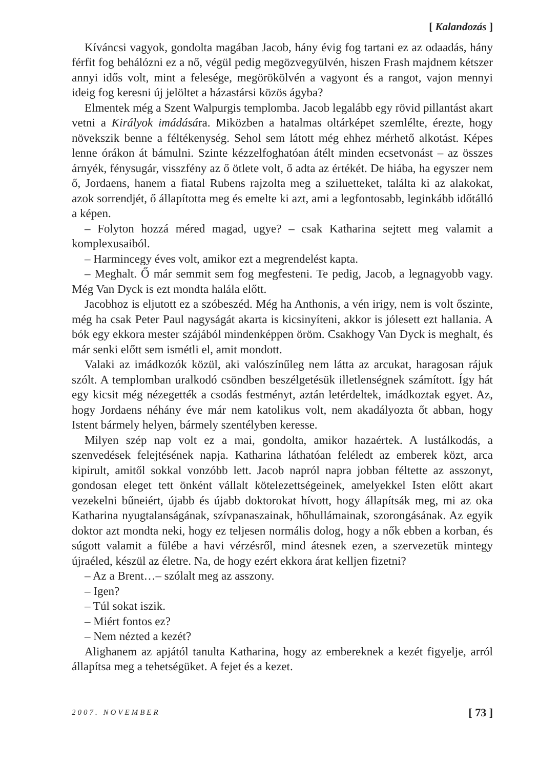[ Kalandozás ]
Kíváncsi vagyok, gondolta magában Jacob, hány évig fog tartani ez az odaadás, hány férfit fog behálózni ez a nő, végül pedig megözvegyülvén, hiszen Frash majdnem kétszer annyi idős volt, mint a felesége, megörökölvén a vagyont és a rangot, vajon mennyi ideig fog keresni új jelöltet a házastársi közös ágyba?
Elmentek még a Szent Walpurgis templomba. Jacob legalább egy rövid pillantást akart vetni a Királyok imádására. Miközben a hatalmas oltárképet szemlélte, érezte, hogy növekszik benne a féltékenység. Sehol sem látott még ehhez mérhető alkotást. Képes lenne órákon át bámulni. Szinte kézzelfoghatóan átélt minden ecsetvonást – az összes árnyék, fénysugár, visszfény az ő ötlete volt, ő adta az értékét. De hiába, ha egyszer nem ő, Jordaens, hanem a fiatal Rubens rajzolta meg a sziluetteket, találta ki az alakokat, azok sorrendjét, ő állapította meg és emelte ki azt, ami a legfontosabb, leginkább időtálló a képen.
– Folyton hozzá méred magad, ugye? – csak Katharina sejtett meg valamit a komplexusaiból.
– Harmincegy éves volt, amikor ezt a megrendelést kapta.
– Meghalt. Ő már semmit sem fog megfesteni. Te pedig, Jacob, a legnagyobb vagy. Még Van Dyck is ezt mondta halála előtt.
Jacobhoz is eljutott ez a szóbeszéd. Még ha Anthonis, a vén irigy, nem is volt őszinte, még ha csak Peter Paul nagyságát akarta is kicsinyíteni, akkor is jólesett ezt hallania. A bók egy ekkora mester szájából mindenképpen öröm. Csakhogy Van Dyck is meghalt, és már senki előtt sem ismétli el, amit mondott.
Valaki az imádkozók közül, aki valószínűleg nem látta az arcukat, haragosan rájuk szólt. A templomban uralkodó csöndben beszélgetésük illetlenségnek számított. Így hát egy kicsit még nézegették a csodás festményt, aztán letérdeltek, imádkoztak egyet. Az, hogy Jordaens néhány éve már nem katolikus volt, nem akadályozta őt abban, hogy Istent bármely helyen, bármely szentélyben keresse.
Milyen szép nap volt ez a mai, gondolta, amikor hazaértek. A lustálkodás, a szenvedések felejtésének napja. Katharina láthatóan feléledt az emberek közt, arca kipirult, amitől sokkal vonzóbb lett. Jacob napról napra jobban féltette az asszonyt, gondosan eleget tett önként vállalt kötelezettségeinek, amelyekkel Isten előtt akart vezekelni bűneiért, újabb és újabb doktorokat hívott, hogy állapítsák meg, mi az oka Katharina nyugtalanságának, szívpanaszainak, hőhullámainak, szorongásának. Az egyik doktor azt mondta neki, hogy ez teljesen normális dolog, hogy a nők ebben a korban, és súgott valamit a fülébe a havi vérzésről, mind átesnek ezen, a szervezetük mintegy újraéled, készül az életre. Na, de hogy ezért ekkora árat kelljen fizetni?
– Az a Brent…– szólalt meg az asszony.
– Igen?
– Túl sokat iszik.
– Miért fontos ez?
– Nem nézted a kezét?
Alighanem az apjától tanulta Katharina, hogy az embereknek a kezét figyelje, arról állapítsa meg a tehetségüket. A fejet és a kezet.
2007. NOVEMBER [ 73 ]